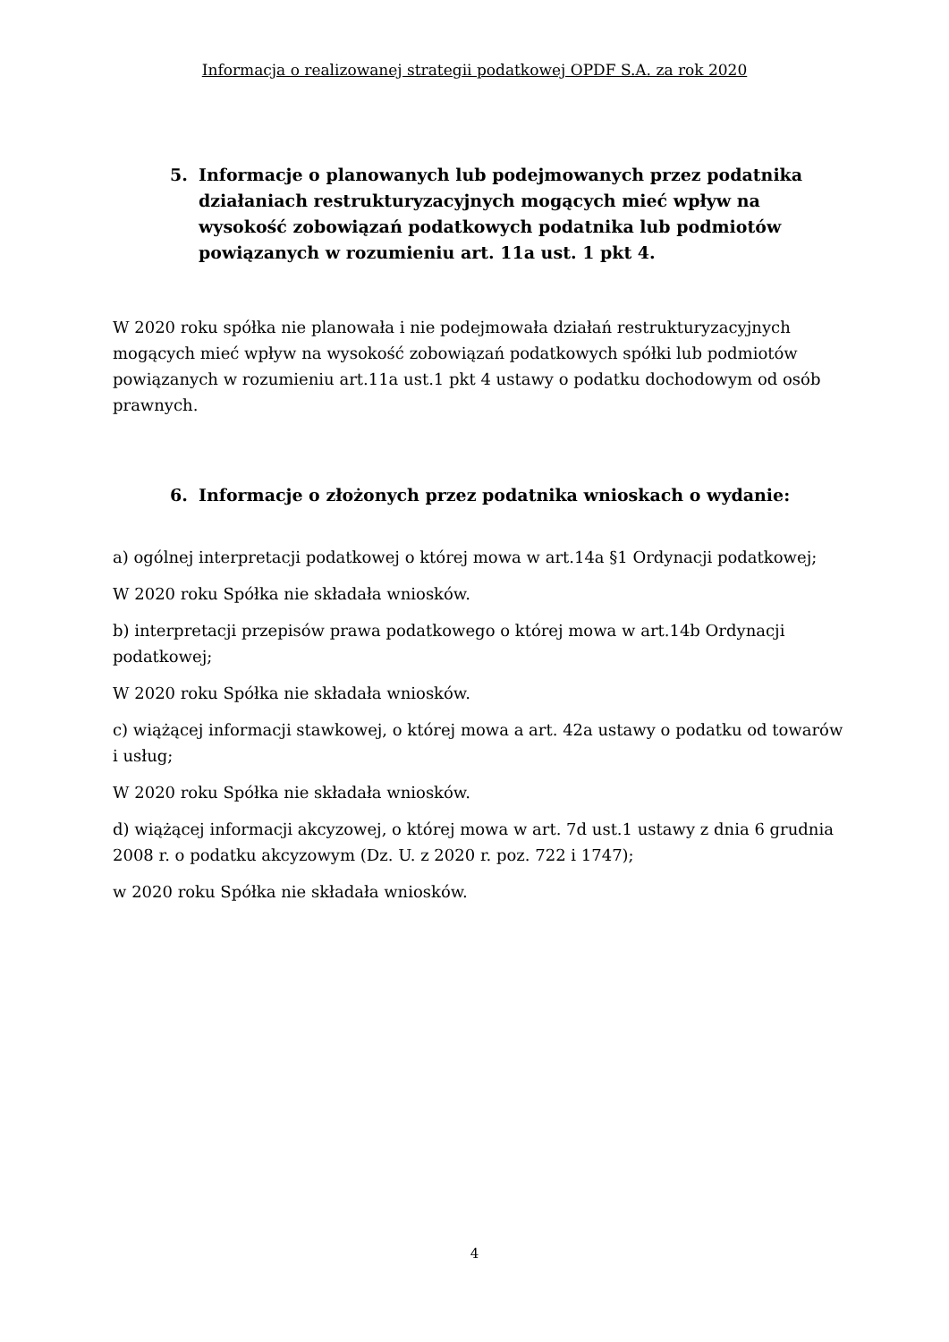Informacja o realizowanej strategii podatkowej OPDF S.A. za rok 2020
5. Informacje o planowanych lub podejmowanych przez podatnika działaniach restrukturyzacyjnych mogących mieć wpływ na wysokość zobowiązań podatkowych podatnika lub podmiotów powiązanych w rozumieniu art. 11a ust. 1 pkt 4.
W 2020 roku spółka nie planowała i nie podejmowała działań restrukturyzacyjnych mogących mieć wpływ na wysokość zobowiązań podatkowych spółki lub podmiotów powiązanych w rozumieniu art.11a ust.1 pkt 4 ustawy o podatku dochodowym od osób prawnych.
6. Informacje o złożonych przez podatnika wnioskach o wydanie:
a) ogólnej interpretacji podatkowej o której mowa w art.14a §1 Ordynacji podatkowej;
W 2020 roku Spółka nie składała wniosków.
b) interpretacji przepisów prawa podatkowego o której mowa w art.14b Ordynacji podatkowej;
W 2020 roku Spółka nie składała wniosków.
c) wiążącej informacji stawkowej, o której mowa a art. 42a ustawy o podatku od towarów i usług;
W 2020 roku Spółka nie składała wniosków.
d) wiążącej informacji akcyzowej, o której mowa w art. 7d ust.1 ustawy z dnia 6 grudnia 2008 r. o podatku akcyzowym (Dz. U. z 2020 r. poz. 722 i 1747);
w 2020 roku Spółka nie składała wniosków.
4